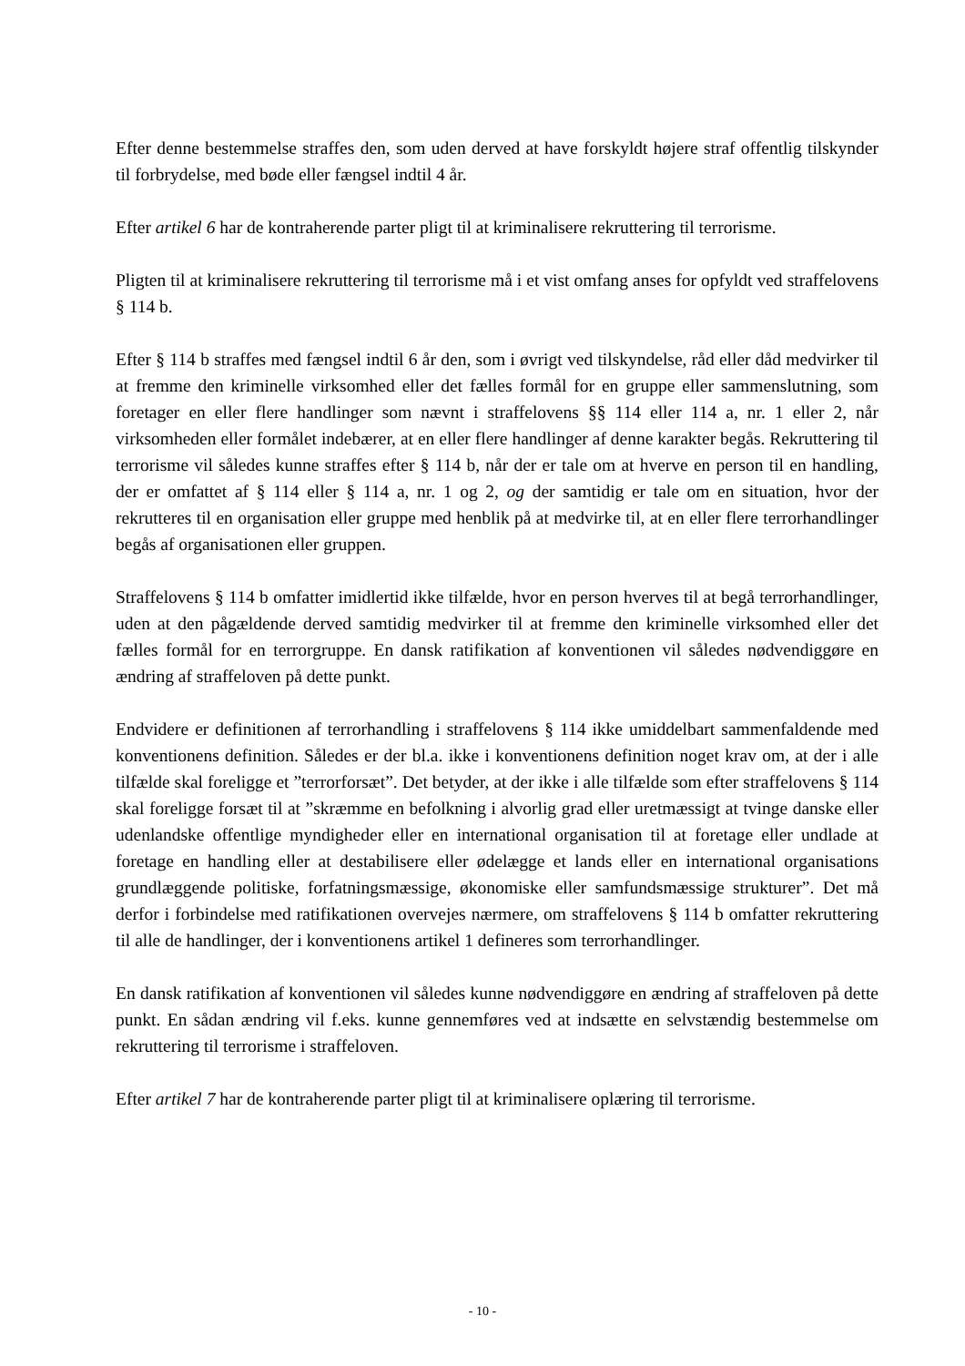Efter denne bestemmelse straffes den, som uden derved at have forskyldt højere straf offentlig tilskynder til forbrydelse, med bøde eller fængsel indtil 4 år.
Efter artikel 6 har de kontraherende parter pligt til at kriminalisere rekruttering til terrorisme.
Pligten til at kriminalisere rekruttering til terrorisme må i et vist omfang anses for opfyldt ved straffelovens § 114 b.
Efter § 114 b straffes med fængsel indtil 6 år den, som i øvrigt ved tilskyndelse, råd eller dåd medvirker til at fremme den kriminelle virksomhed eller det fælles formål for en gruppe eller sammenslutning, som foretager en eller flere handlinger som nævnt i straffelovens §§ 114 eller 114 a, nr. 1 eller 2, når virksomheden eller formålet indebærer, at en eller flere handlinger af denne karakter begås. Rekruttering til terrorisme vil således kunne straffes efter § 114 b, når der er tale om at hverve en person til en handling, der er omfattet af § 114 eller § 114 a, nr. 1 og 2, og der samtidig er tale om en situation, hvor der rekrutteres til en organisation eller gruppe med henblik på at medvirke til, at en eller flere terrorhandlinger begås af organisationen eller gruppen.
Straffelovens § 114 b omfatter imidlertid ikke tilfælde, hvor en person hverves til at begå terrorhandlinger, uden at den pågældende derved samtidig medvirker til at fremme den kriminelle virksomhed eller det fælles formål for en terrorgruppe. En dansk ratifikation af konventionen vil således nødvendiggøre en ændring af straffeloven på dette punkt.
Endvidere er definitionen af terrorhandling i straffelovens § 114 ikke umiddelbart sammenfaldende med konventionens definition. Således er der bl.a. ikke i konventionens definition noget krav om, at der i alle tilfælde skal foreligge et ”terrorforsæt”. Det betyder, at der ikke i alle tilfælde som efter straffelovens § 114 skal foreligge forsæt til at ”skræmme en befolkning i alvorlig grad eller uretmæssigt at tvinge danske eller udenlandske offentlige myndigheder eller en international organisation til at foretage eller undlade at foretage en handling eller at destabilisere eller ødelægge et lands eller en international organisations grundlæggende politiske, forfatningsmæssige, økonomiske eller samfundsmæssige strukturer”. Det må derfor i forbindelse med ratifikationen overvejes nærmere, om straffelovens § 114 b omfatter rekruttering til alle de handlinger, der i konventionens artikel 1 defineres som terrorhandlinger.
En dansk ratifikation af konventionen vil således kunne nødvendiggøre en ændring af straffeloven på dette punkt. En sådan ændring vil f.eks. kunne gennemføres ved at indsætte en selvstændig bestemmelse om rekruttering til terrorisme i straffeloven.
Efter artikel 7 har de kontraherende parter pligt til at kriminalisere oplæring til terrorisme.
- 10 -